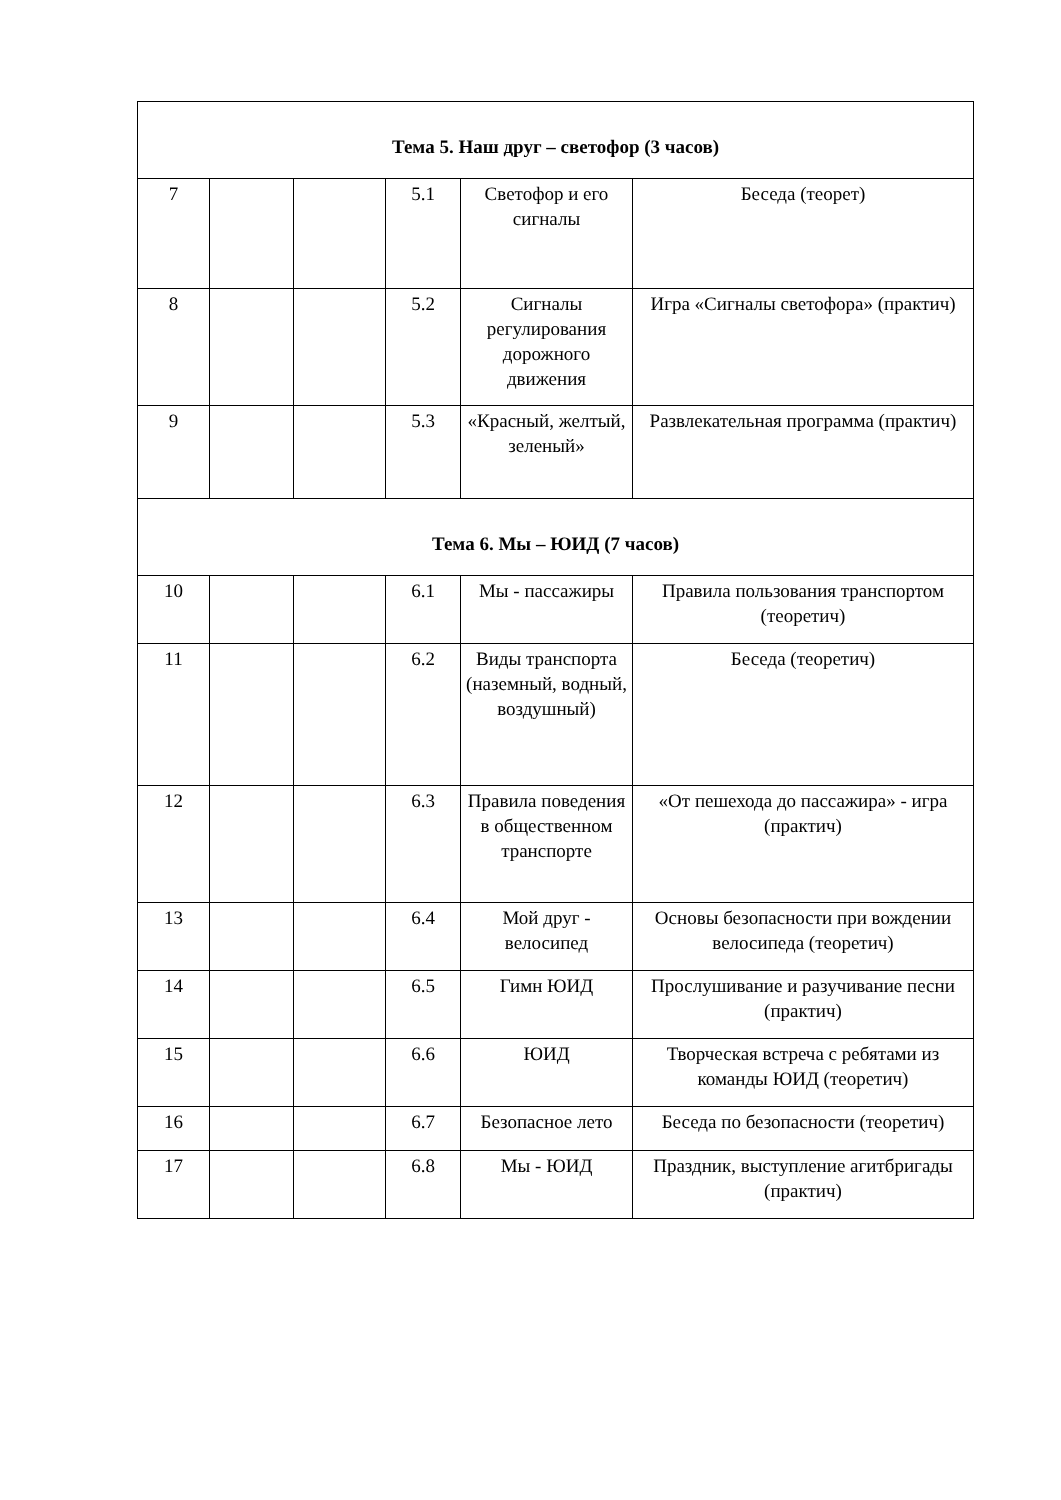| Тема 5. Наш друг – светофор (3 часов) | | | | | |
| 7 | | | 5.1 | Светофор и его сигналы | Беседа (теорет) |
| 8 | | | 5.2 | Сигналы регулирования дорожного движения | Игра «Сигналы светофора» (практич) |
| 9 | | | 5.3 | «Красный, желтый, зеленый» | Развлекательная программа (практич) |
| Тема 6. Мы – ЮИД (7 часов) | | | | | |
| 10 | | | 6.1 | Мы - пассажиры | Правила пользования транспортом (теоретич) |
| 11 | | | 6.2 | Виды транспорта (наземный, водный, воздушный) | Беседа (теоретич) |
| 12 | | | 6.3 | Правила поведения в общественном транспорте | «От пешехода до пассажира» - игра (практич) |
| 13 | | | 6.4 | Мой друг - велосипед | Основы безопасности при вождении велосипеда (теоретич) |
| 14 | | | 6.5 | Гимн ЮИД | Прослушивание и разучивание песни (практич) |
| 15 | | | 6.6 | ЮИД | Творческая встреча с ребятами из команды ЮИД (теоретич) |
| 16 | | | 6.7 | Безопасное лето | Беседа по безопасности (теоретич) |
| 17 | | | 6.8 | Мы - ЮИД | Праздник, выступление агитбригады (практич) |